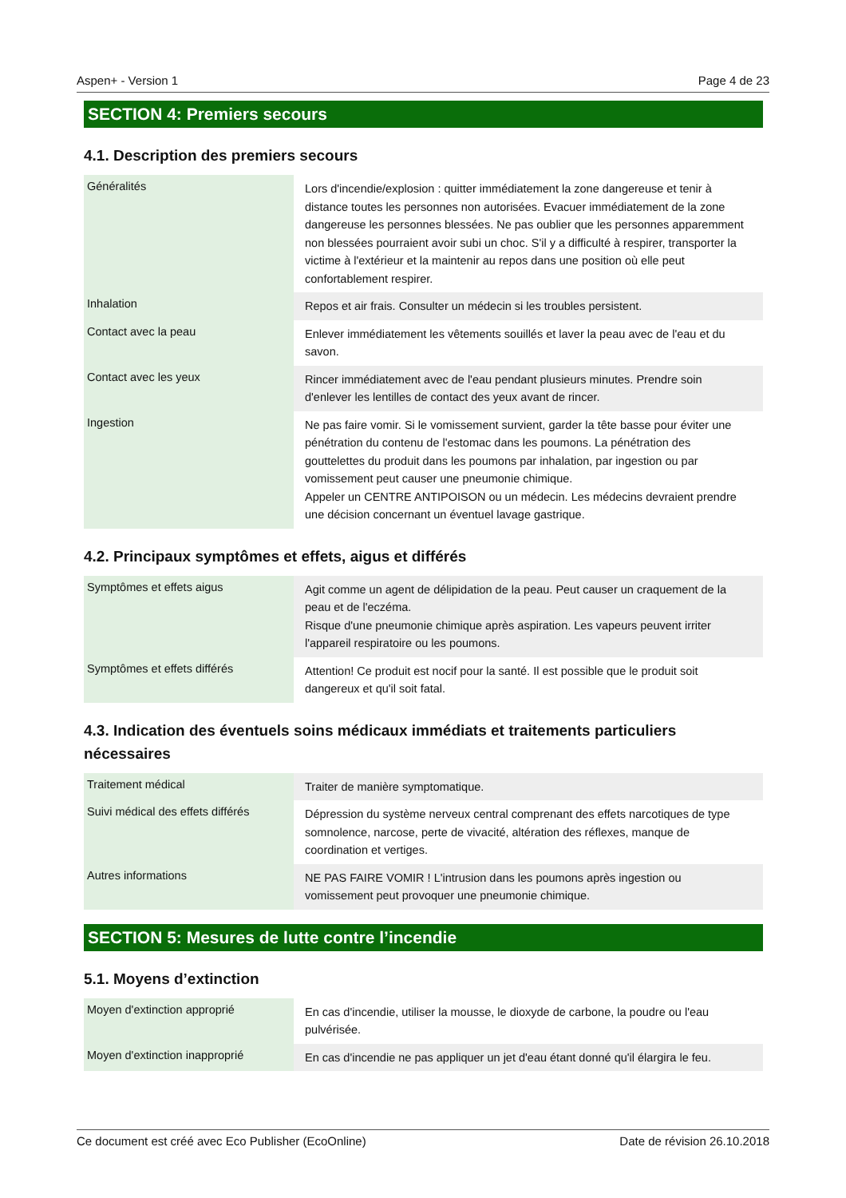Aspen+ - Version 1 Page 4 de 23
SECTION 4: Premiers secours
4.1. Description des premiers secours
| Généralités | Lors d'incendie/explosion : quitter immédiatement la zone dangereuse et tenir à distance toutes les personnes non autorisées. Evacuer immédiatement de la zone dangereuse les personnes blessées. Ne pas oublier que les personnes apparemment non blessées pourraient avoir subi un choc. S'il y a difficulté à respirer, transporter la victime à l'extérieur et la maintenir au repos dans une position où elle peut confortablement respirer. |
| Inhalation | Repos et air frais. Consulter un médecin si les troubles persistent. |
| Contact avec la peau | Enlever immédiatement les vêtements souillés et laver la peau avec de l'eau et du savon. |
| Contact avec les yeux | Rincer immédiatement avec de l'eau pendant plusieurs minutes. Prendre soin d'enlever les lentilles de contact des yeux avant de rincer. |
| Ingestion | Ne pas faire vomir. Si le vomissement survient, garder la tête basse pour éviter une pénétration du contenu de l'estomac dans les poumons. La pénétration des gouttelettes du produit dans les poumons par inhalation, par ingestion ou par vomissement peut causer une pneumonie chimique. Appeler un CENTRE ANTIPOISON ou un médecin. Les médecins devraient prendre une décision concernant un éventuel lavage gastrique. |
4.2. Principaux symptômes et effets, aigus et différés
| Symptômes et effets aigus | Agit comme un agent de délipidation de la peau. Peut causer un craquement de la peau et de l'eczéma. Risque d'une pneumonie chimique après aspiration. Les vapeurs peuvent irriter l'appareil respiratoire ou les poumons. |
| Symptômes et effets différés | Attention! Ce produit est nocif pour la santé. Il est possible que le produit soit dangereux et qu'il soit fatal. |
4.3. Indication des éventuels soins médicaux immédiats et traitements particuliers nécessaires
| Traitement médical | Traiter de manière symptomatique. |
| Suivi médical des effets différés | Dépression du système nerveux central comprenant des effets narcotiques de type somnolence, narcose, perte de vivacité, altération des réflexes, manque de coordination et vertiges. |
| Autres informations | NE PAS FAIRE VOMIR ! L'intrusion dans les poumons après ingestion ou vomissement peut provoquer une pneumonie chimique. |
SECTION 5: Mesures de lutte contre l’incendie
5.1. Moyens d’extinction
| Moyen d'extinction approprié | En cas d'incendie, utiliser la mousse, le dioxyde de carbone, la poudre ou l'eau pulvérisée. |
| Moyen d'extinction inapproprié | En cas d'incendie ne pas appliquer un jet d'eau étant donné qu'il élargira le feu. |
Ce document est créé avec Eco Publisher (EcoOnline) Date de révision 26.10.2018